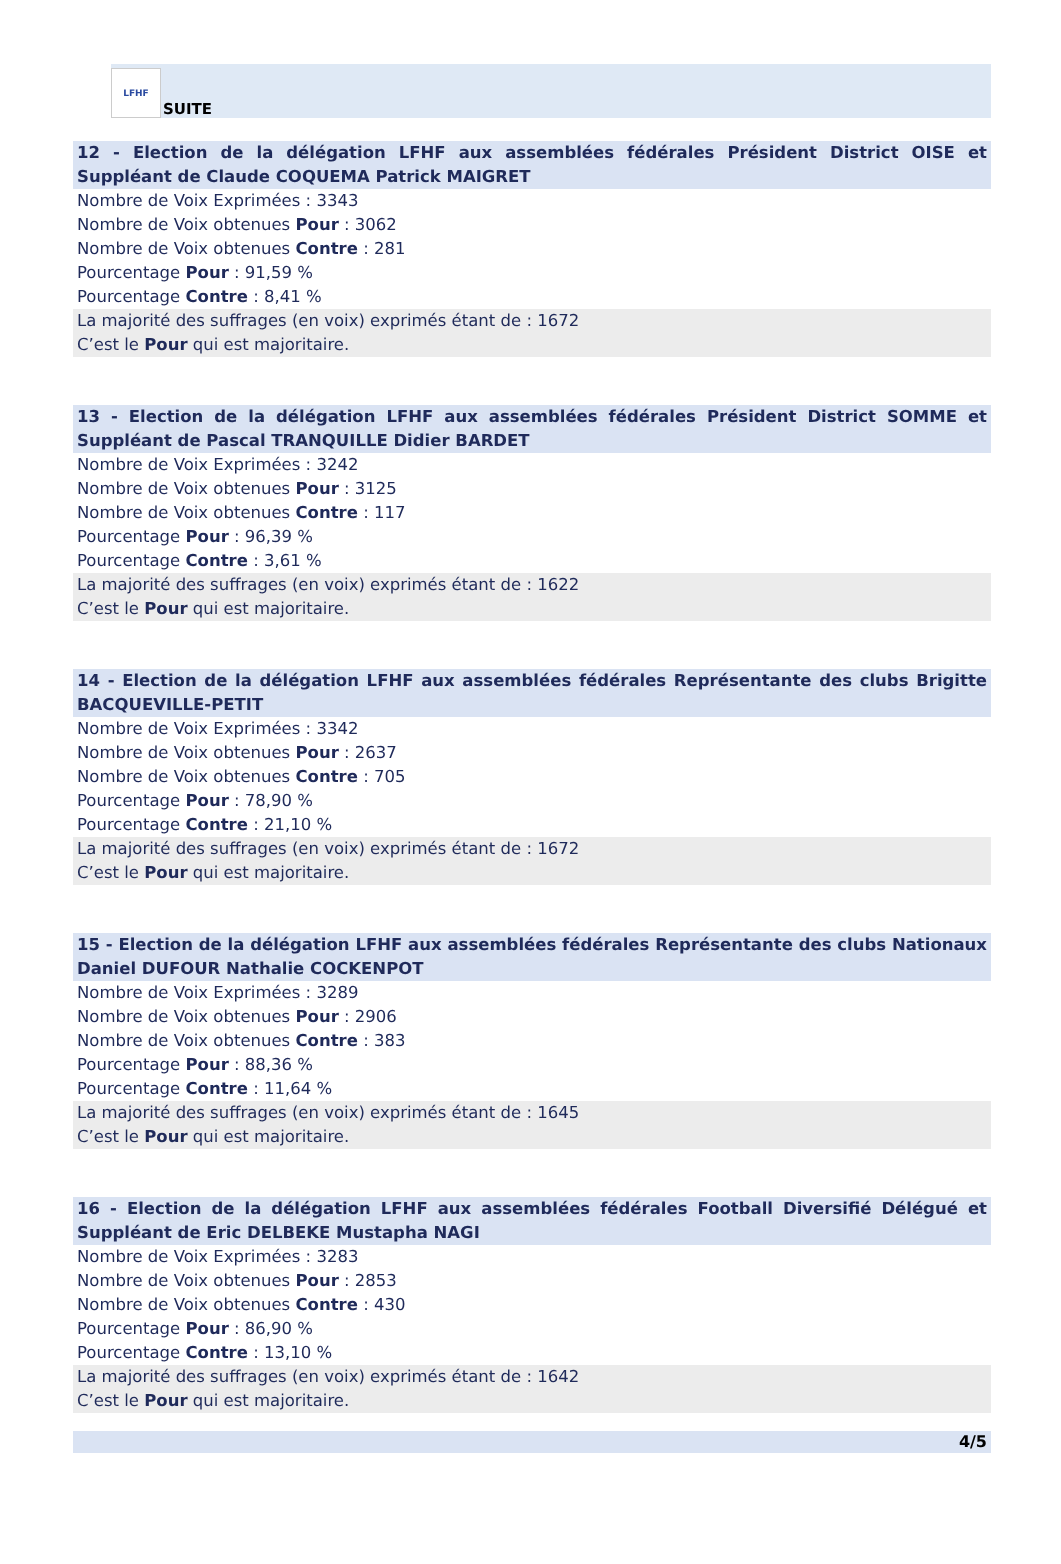LFHF
SUITE
12 - Election de la délégation LFHF aux assemblées fédérales Président District OISE et Suppléant de Claude COQUEMA Patrick MAIGRET
Nombre de Voix Exprimées : 3343
Nombre de Voix obtenues Pour : 3062
Nombre de Voix obtenues Contre : 281
Pourcentage Pour : 91,59 %
Pourcentage Contre : 8,41 %
La majorité des suffrages (en voix) exprimés étant de : 1672
C’est le Pour qui est majoritaire.
13 - Election de la délégation LFHF aux assemblées fédérales Président District SOMME et Suppléant de Pascal TRANQUILLE Didier BARDET
Nombre de Voix Exprimées : 3242
Nombre de Voix obtenues Pour : 3125
Nombre de Voix obtenues Contre : 117
Pourcentage Pour : 96,39 %
Pourcentage Contre : 3,61 %
La majorité des suffrages (en voix) exprimés étant de : 1622
C’est le Pour qui est majoritaire.
14 - Election de la délégation LFHF aux assemblées fédérales Représentante des clubs Brigitte BACQUEVILLE-PETIT
Nombre de Voix Exprimées : 3342
Nombre de Voix obtenues Pour : 2637
Nombre de Voix obtenues Contre : 705
Pourcentage Pour : 78,90 %
Pourcentage Contre : 21,10 %
La majorité des suffrages (en voix) exprimés étant de : 1672
C’est le Pour qui est majoritaire.
15 - Election de la délégation LFHF aux assemblées fédérales Représentante des clubs Nationaux Daniel DUFOUR Nathalie COCKENPOT
Nombre de Voix Exprimées : 3289
Nombre de Voix obtenues Pour : 2906
Nombre de Voix obtenues Contre : 383
Pourcentage Pour : 88,36 %
Pourcentage Contre : 11,64 %
La majorité des suffrages (en voix) exprimés étant de : 1645
C’est le Pour qui est majoritaire.
16 - Election de la délégation LFHF aux assemblées fédérales Football Diversifié Délégué et Suppléant de Eric DELBEKE Mustapha NAGI
Nombre de Voix Exprimées : 3283
Nombre de Voix obtenues Pour : 2853
Nombre de Voix obtenues Contre : 430
Pourcentage Pour : 86,90 %
Pourcentage Contre : 13,10 %
La majorité des suffrages (en voix) exprimés étant de : 1642
C’est le Pour qui est majoritaire.
4/5